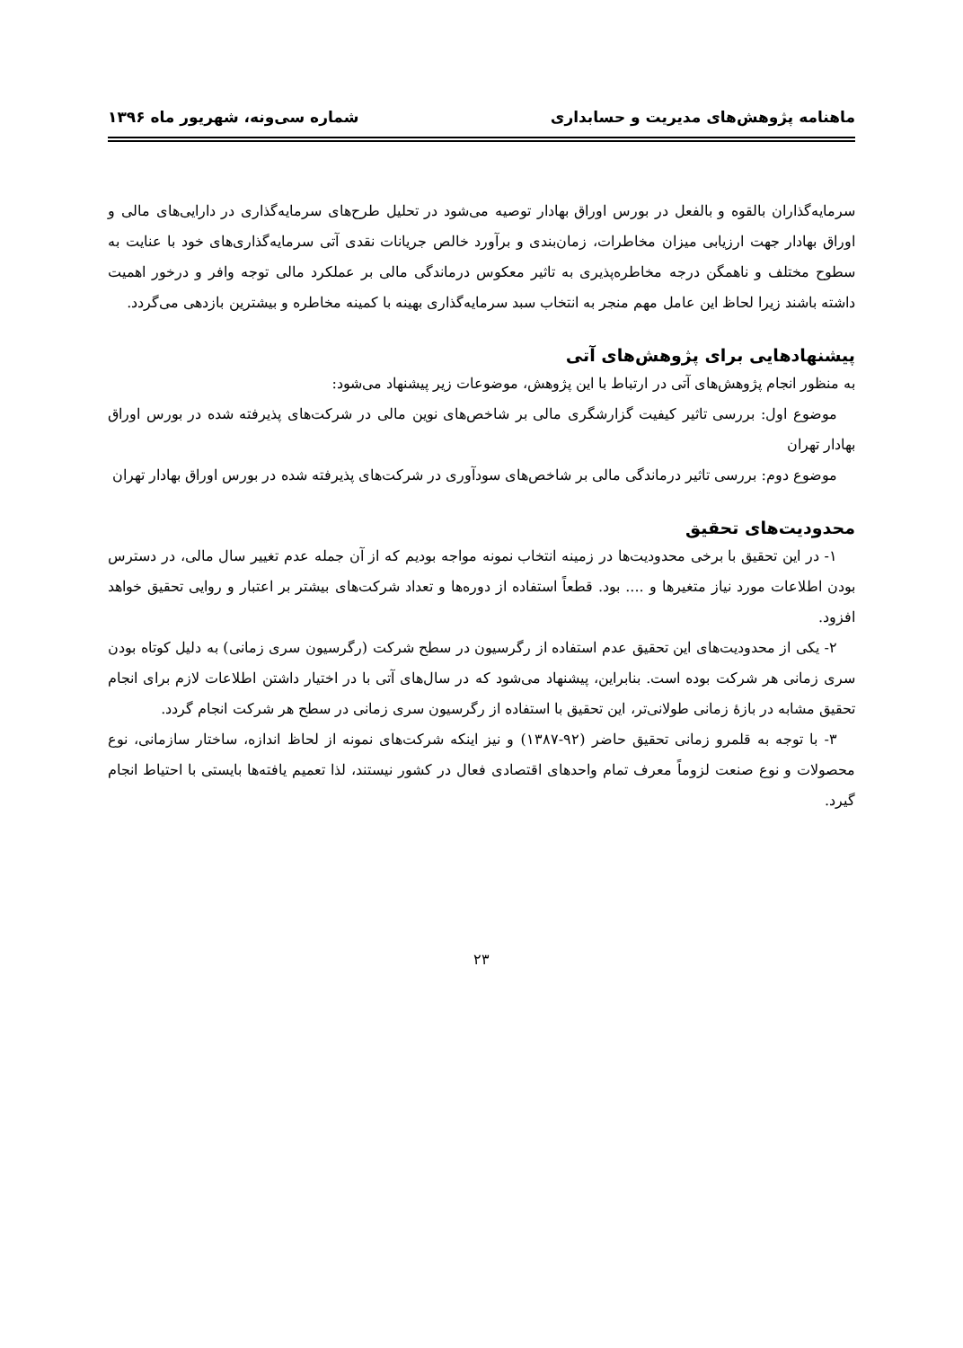ماهنامه پژوهش‌های مدیریت و حسابداری شماره سی‌ونه، شهریور ماه ۱۳۹۶
سرمایه‌گذاران بالقوه و بالفعل در بورس اوراق بهادار توصیه می‌شود در تحلیل طرح‌های سرمایه‌گذاری در دارایی‌های مالی و اوراق بهادار جهت ارزیابی میزان مخاطرات، زمان‌بندی و برآورد خالص جریانات نقدی آتی سرمایه‌گذاری‌های خود با عنایت به سطوح مختلف و ناهمگن درجه مخاطره‌پذیری به تاثیر معکوس درماندگی مالی بر عملکرد مالی توجه وافر و درخور اهمیت داشته باشند زیرا لحاظ این عامل مهم منجر به انتخاب سبد سرمایه‌گذاری بهینه با کمینه مخاطره و بیشترین بازدهی می‌گردد.
پیشنهادهایی برای پژوهش‌های آتی
به منظور انجام پژوهش‌های آتی در ارتباط با این پژوهش، موضوعات زیر پیشنهاد می‌شود:
موضوع اول: بررسی تاثیر کیفیت گزارشگری مالی بر شاخص‌های نوین مالی در شرکت‌های پذیرفته شده در بورس اوراق بهادار تهران
موضوع دوم: بررسی تاثیر درماندگی مالی بر شاخص‌های سودآوری در شرکت‌های پذیرفته شده در بورس اوراق بهادار تهران
محدودیت‌های تحقیق
۱- در این تحقیق با برخی محدودیت‌ها در زمینه انتخاب نمونه مواجه بودیم که از آن جمله عدم تغییر سال مالی، در دسترس بودن اطلاعات مورد نیاز متغیرها و .... بود. قطعاً استفاده از دوره‌ها و تعداد شرکت‌های بیشتر بر اعتبار و روایی تحقیق خواهد افزود.
۲- یکی از محدودیت‌های این تحقیق عدم استفاده از رگرسیون در سطح شرکت (رگرسیون سری زمانی) به دلیل کوتاه بودن سری زمانی هر شرکت بوده است. بنابراین، پیشنهاد می‌شود که در سال‌های آتی با در اختیار داشتن اطلاعات لازم برای انجام تحقیق مشابه در بازۀ زمانی طولانی‌تر، این تحقیق با استفاده از رگرسیون سری زمانی در سطح هر شرکت انجام گردد.
۳- با توجه به قلمرو زمانی تحقیق حاضر (۹۲-۱۳۸۷) و نیز اینکه شرکت‌های نمونه از لحاظ اندازه، ساختار سازمانی، نوع محصولات و نوع صنعت لزوماً معرف تمام واحدهای اقتصادی فعال در کشور نیستند، لذا تعمیم یافته‌ها بایستی با احتیاط انجام گیرد.
۲۳